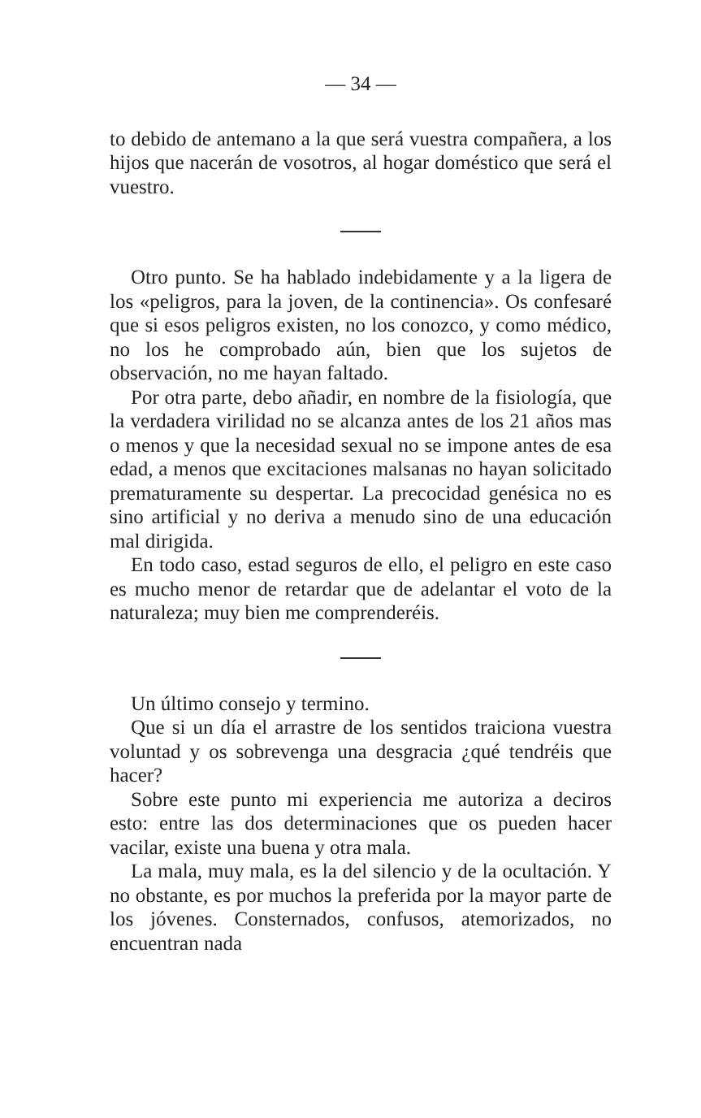— 34 —
to debido de antemano a la que será vuestra compañera, a los hijos que nacerán de vosotros, al hogar doméstico que será el vuestro.
Otro punto. Se ha hablado indebidamente y a la ligera de los «peligros, para la joven, de la continencia». Os confesaré que si esos peligros existen, no los conozco, y como médico, no los he comprobado aún, bien que los sujetos de observación, no me hayan faltado.
Por otra parte, debo añadir, en nombre de la fisiología, que la verdadera virilidad no se alcanza antes de los 21 años mas o menos y que la necesidad sexual no se impone antes de esa edad, a menos que excitaciones malsanas no hayan solicitado prematuramente su despertar. La precocidad genésica no es sino artificial y no deriva a menudo sino de una educación mal dirigida.
En todo caso, estad seguros de ello, el peligro en este caso es mucho menor de retardar que de adelantar el voto de la naturaleza; muy bien me comprenderéis.
Un último consejo y termino.
Que si un día el arrastre de los sentidos traiciona vuestra voluntad y os sobrevenga una desgracia ¿qué tendréis que hacer?
Sobre este punto mi experiencia me autoriza a deciros esto: entre las dos determinaciones que os pueden hacer vacilar, existe una buena y otra mala.
La mala, muy mala, es la del silencio y de la ocultación. Y no obstante, es por muchos la preferida por la mayor parte de los jóvenes. Consternados, confusos, atemorizados, no encuentran nada